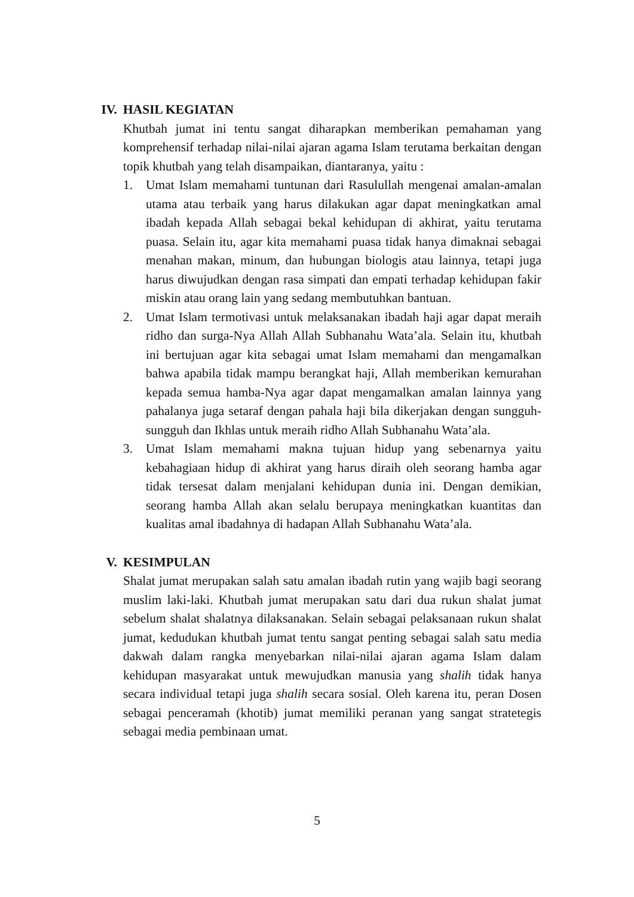IV. HASIL KEGIATAN
Khutbah jumat ini tentu sangat diharapkan memberikan pemahaman yang komprehensif terhadap nilai-nilai ajaran agama Islam terutama berkaitan dengan topik khutbah yang telah disampaikan, diantaranya, yaitu :
1. Umat Islam memahami tuntunan dari Rasulullah mengenai amalan-amalan utama atau terbaik yang harus dilakukan agar dapat meningkatkan amal ibadah kepada Allah sebagai bekal kehidupan di akhirat, yaitu terutama puasa. Selain itu, agar kita memahami puasa tidak hanya dimaknai sebagai menahan makan, minum, dan hubungan biologis atau lainnya, tetapi juga harus diwujudkan dengan rasa simpati dan empati terhadap kehidupan fakir miskin atau orang lain yang sedang membutuhkan bantuan.
2. Umat Islam termotivasi untuk melaksanakan ibadah haji agar dapat meraih ridho dan surga-Nya Allah Allah Subhanahu Wata’ala. Selain itu, khutbah ini bertujuan agar kita sebagai umat Islam memahami dan mengamalkan bahwa apabila tidak mampu berangkat haji, Allah memberikan kemurahan kepada semua hamba-Nya agar dapat mengamalkan amalan lainnya yang pahalanya juga setaraf dengan pahala haji bila dikerjakan dengan sungguh-sungguh dan Ikhlas untuk meraih ridho Allah Subhanahu Wata’ala.
3. Umat Islam memahami makna tujuan hidup yang sebenarnya yaitu kebahagiaan hidup di akhirat yang harus diraih oleh seorang hamba agar tidak tersesat dalam menjalani kehidupan dunia ini. Dengan demikian, seorang hamba Allah akan selalu berupaya meningkatkan kuantitas dan kualitas amal ibadahnya di hadapan Allah Subhanahu Wata’ala.
V. KESIMPULAN
Shalat jumat merupakan salah satu amalan ibadah rutin yang wajib bagi seorang muslim laki-laki. Khutbah jumat merupakan satu dari dua rukun shalat jumat sebelum shalat shalatnya dilaksanakan. Selain sebagai pelaksanaan rukun shalat jumat, kedudukan khutbah jumat tentu sangat penting sebagai salah satu media dakwah dalam rangka menyebarkan nilai-nilai ajaran agama Islam dalam kehidupan masyarakat untuk mewujudkan manusia yang shalih tidak hanya secara individual tetapi juga shalih secara sosial. Oleh karena itu, peran Dosen sebagai penceramah (khotib) jumat memiliki peranan yang sangat stratetegis sebagai media pembinaan umat.
5